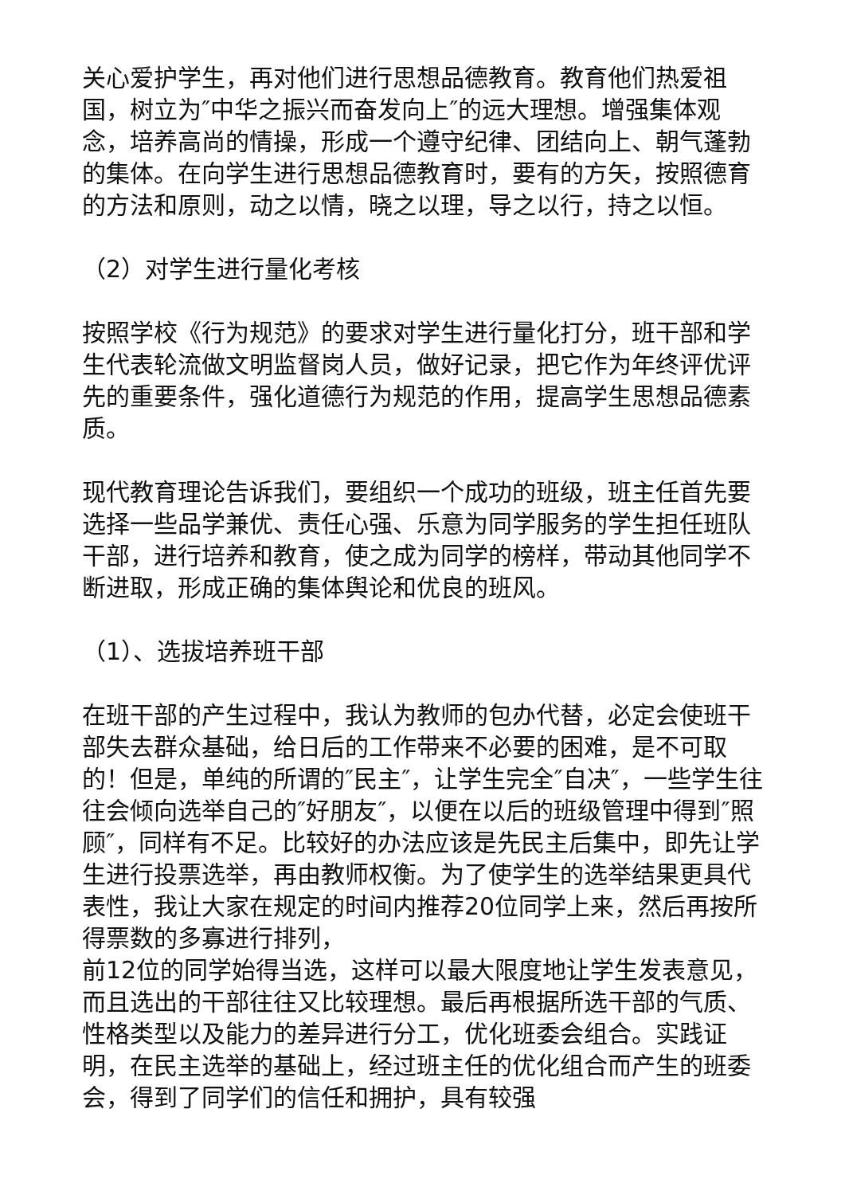关心爱护学生，再对他们进行思想品德教育。教育他们热爱祖国，树立为″中华之振兴而奋发向上″的远大理想。增强集体观念，培养高尚的情操，形成一个遵守纪律、团结向上、朝气蓬勃的集体。在向学生进行思想品德教育时，要有的方矢，按照德育的方法和原则，动之以情，晓之以理，导之以行，持之以恒。
（2）对学生进行量化考核
按照学校《行为规范》的要求对学生进行量化打分，班干部和学生代表轮流做文明监督岗人员，做好记录，把它作为年终评优评先的重要条件，强化道德行为规范的作用，提高学生思想品德素质。
现代教育理论告诉我们，要组织一个成功的班级，班主任首先要选择一些品学兼优、责任心强、乐意为同学服务的学生担任班队干部，进行培养和教育，使之成为同学的榜样，带动其他同学不断进取，形成正确的集体舆论和优良的班风。
（1）、选拔培养班干部
在班干部的产生过程中，我认为教师的包办代替，必定会使班干部失去群众基础，给日后的工作带来不必要的困难，是不可取的！但是，单纯的所谓的″民主″，让学生完全″自决″，一些学生往往会倾向选举自己的″好朋友″，以便在以后的班级管理中得到″照顾″，同样有不足。比较好的办法应该是先民主后集中，即先让学生进行投票选举，再由教师权衡。为了使学生的选举结果更具代表性，我让大家在规定的时间内推荐20位同学上来，然后再按所得票数的多寡进行排列，
前12位的同学始得当选，这样可以最大限度地让学生发表意见，而且选出的干部往往又比较理想。最后再根据所选干部的气质、性格类型以及能力的差异进行分工，优化班委会组合。实践证明，在民主选举的基础上，经过班主任的优化组合而产生的班委会，得到了同学们的信任和拥护，具有较强